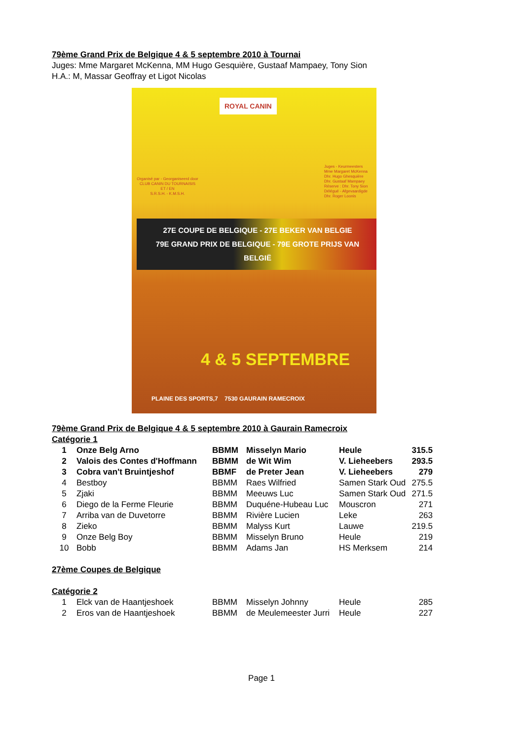79ème Grand Prix de Belgique 4 & 5 septembre 2010 à Tournai
Juges: Mme Margaret McKenna, MM Hugo Gesquière, Gustaaf Mampaey, Tony Sion
H.A.: M, Massar Geoffray et Ligot Nicolas
ROYAL CANIN
Organisé par - Georganiseerd door
CLUB CANIN DU TOURNAISIS
ET / EN
S.R.S.H. - K.M.S.H.
Juges - Keurmeesters
Mme Margaret McKenna
Dhr. Hugo Ghesquière
Dhr. Gustaaf Mampaey
Réserve : Dhr. Tony Sion
Délégué - Afgevaardigde
Dhr. Roger Loonis
27E COUPE DE BELGIQUE - 27E BEKER VAN BELGIE
79E GRAND PRIX DE BELGIQUE - 79E GROTE PRIJS VAN BELGIË
4 & 5 SEPTEMBRE
PLAINE DES SPORTS,7 7530 GAURAIN RAMECROIX
79ème Grand Prix de Belgique 4 & 5 septembre 2010 à Gaurain Ramecroix
Catégorie 1
| 1 | Onze Belg Arno | BBMM | Misselyn Mario | Heule | 315.5 |
| 2 | Valois des Contes d'Hoffmann | BBMM | de Wit Wim | V. Lieheebers | 293.5 |
| 3 | Cobra van't Bruintjeshof | BBMF | de Preter Jean | V. Lieheebers | 279 |
| 4 | Bestboy | BBMM | Raes Wilfried | Samen Stark Oud | 275.5 |
| 5 | Zjaki | BBMM | Meeuws Luc | Samen Stark Oud | 271.5 |
| 6 | Diego de la Ferme Fleurie | BBMM | Duquéne-Hubeau Luc | Mouscron | 271 |
| 7 | Arriba van de Duvetorre | BBMM | Rivière Lucien | Leke | 263 |
| 8 | Zieko | BBMM | Malyss Kurt | Lauwe | 219.5 |
| 9 | Onze Belg Boy | BBMM | Misselyn Bruno | Heule | 219 |
| 10 | Bobb | BBMM | Adams Jan | HS Merksem | 214 |
27ème Coupes de Belgique
Catégorie 2
| 1 | Elck van de Haantjeshoek | BBMM | Misselyn Johnny | Heule | 285 |
| 2 | Eros van de Haantjeshoek | BBMM | de Meulemeester Jurri | Heule | 227 |
Page 1